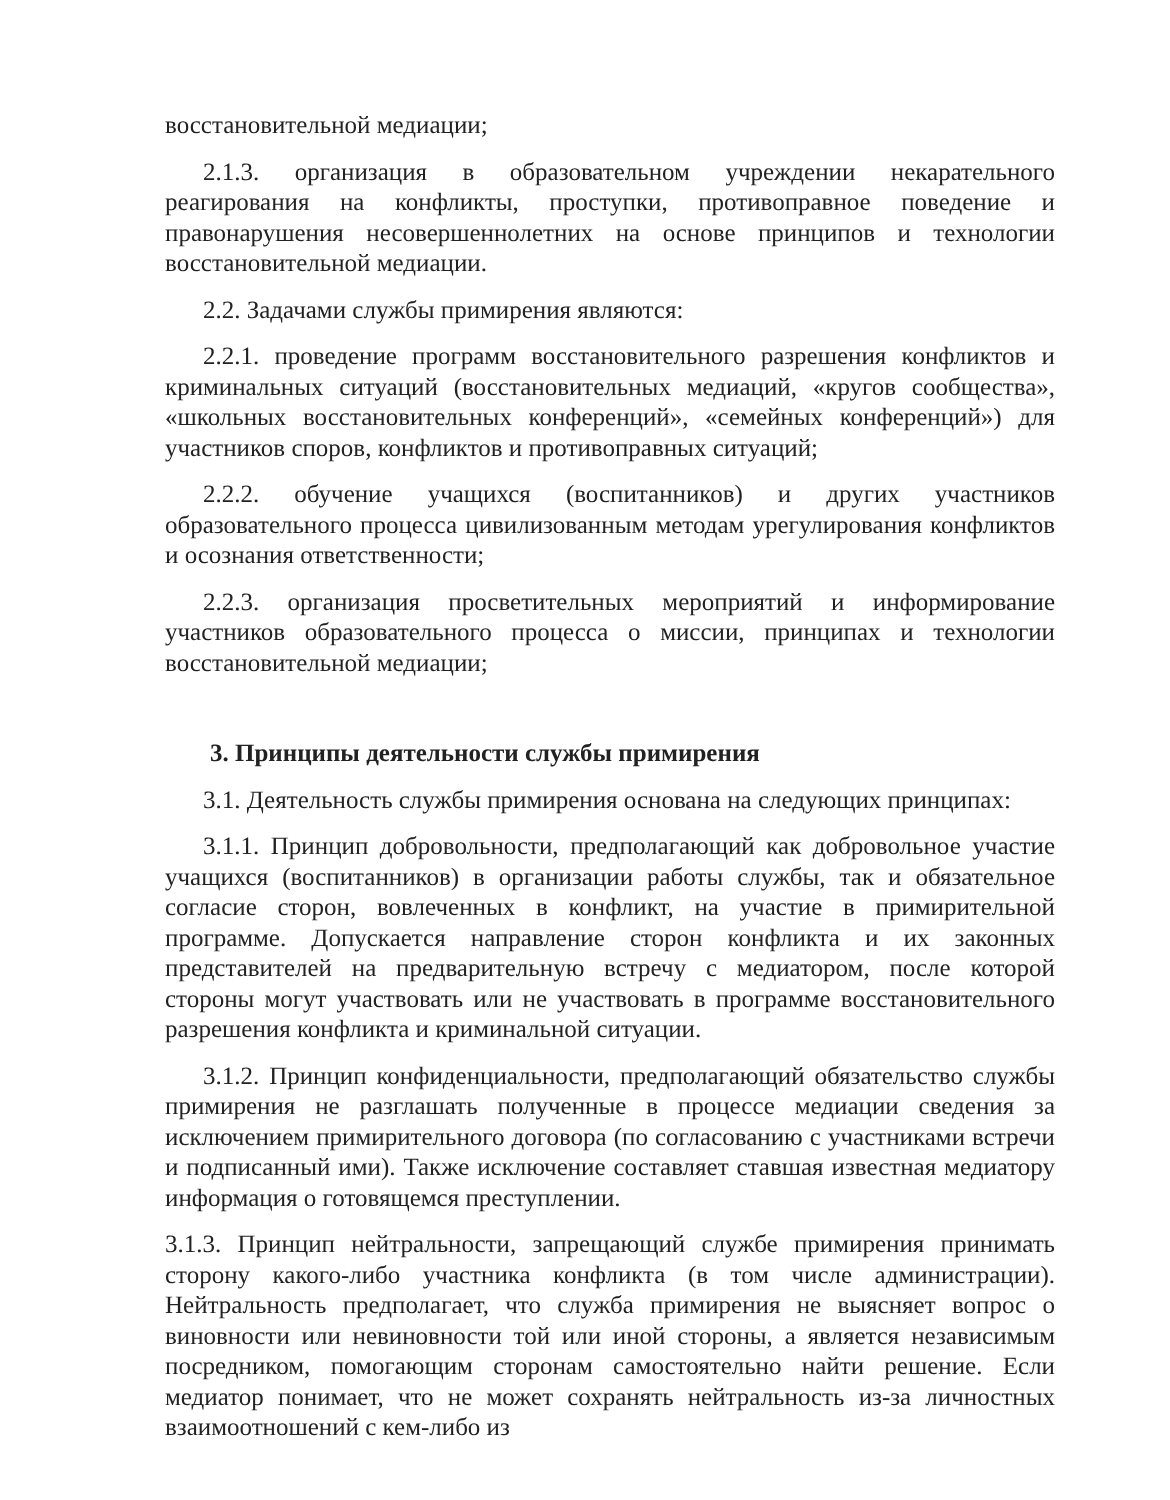восстановительной медиации;
2.1.3. организация в образовательном учреждении некарательного реагирования на конфликты, проступки, противоправное поведение и правонарушения несовершеннолетних на основе принципов и технологии восстановительной медиации.
2.2. Задачами службы примирения являются:
2.2.1. проведение программ восстановительного разрешения конфликтов и криминальных ситуаций (восстановительных медиаций, «кругов сообщества», «школьных восстановительных конференций», «семейных конференций») для участников споров, конфликтов и противоправных ситуаций;
2.2.2. обучение учащихся (воспитанников) и других участников образовательного процесса цивилизованным методам урегулирования конфликтов и осознания ответственности;
2.2.3. организация просветительных мероприятий и информирование участников образовательного процесса о миссии, принципах и технологии восстановительной медиации;
3. Принципы деятельности службы примирения
3.1. Деятельность службы примирения основана на следующих принципах:
3.1.1. Принцип добровольности, предполагающий как добровольное участие учащихся (воспитанников) в организации работы службы, так и обязательное согласие сторон, вовлеченных в конфликт, на участие в примирительной программе. Допускается направление сторон конфликта и их законных представителей на предварительную встречу с медиатором, после которой стороны могут участвовать или не участвовать в программе восстановительного разрешения конфликта и криминальной ситуации.
3.1.2. Принцип конфиденциальности, предполагающий обязательство службы примирения не разглашать полученные в процессе медиации сведения за исключением примирительного договора (по согласованию с участниками встречи и подписанный ими). Также исключение составляет ставшая известная медиатору информация о готовящемся преступлении.
3.1.3. Принцип нейтральности, запрещающий службе примирения принимать сторону какого-либо участника конфликта (в том числе администрации). Нейтральность предполагает, что служба примирения не выясняет вопрос о виновности или невиновности той или иной стороны, а является независимым посредником, помогающим сторонам самостоятельно найти решение. Если медиатор понимает, что не может сохранять нейтральность из-за личностных взаимоотношений с кем-либо из